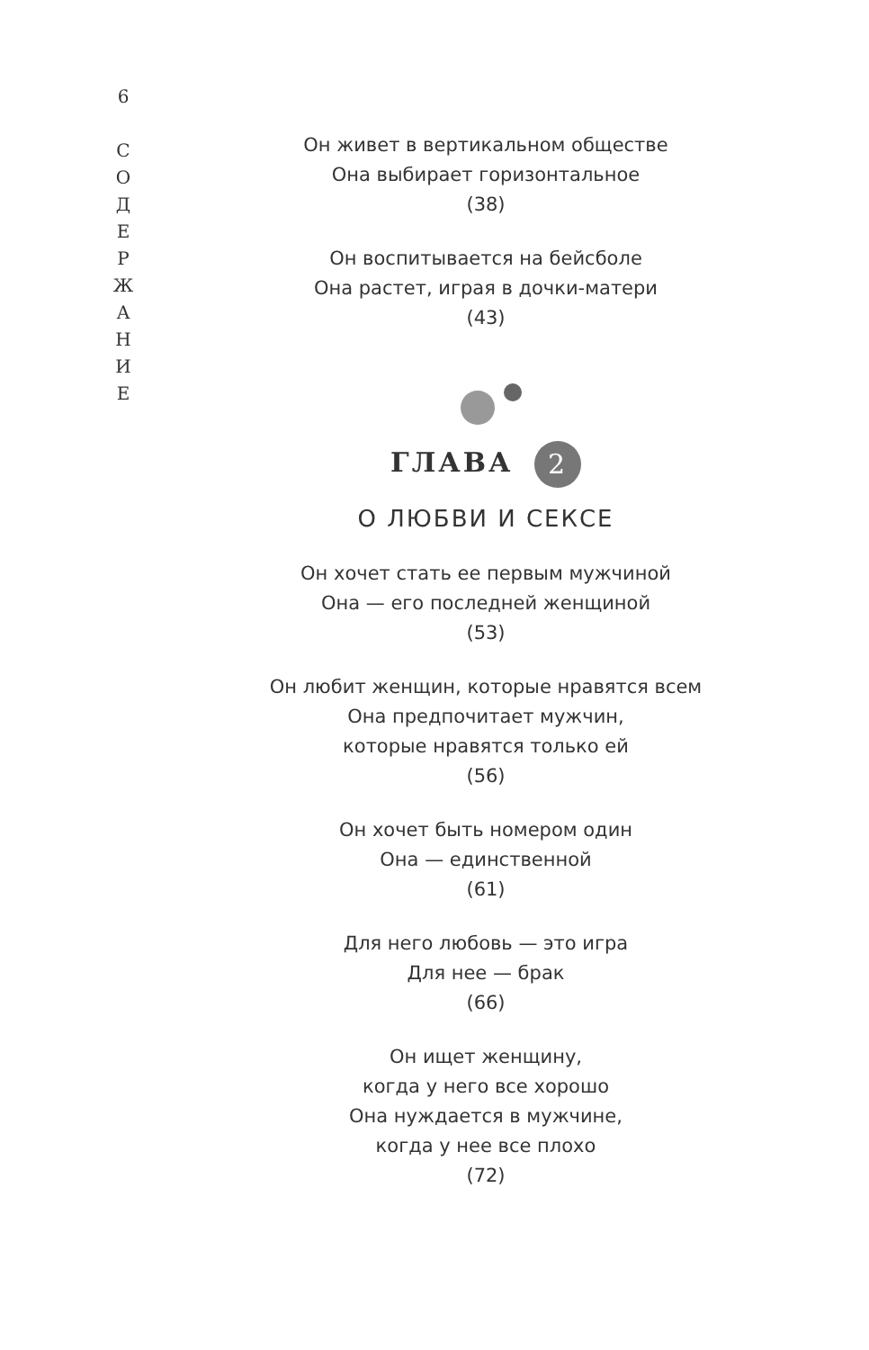6
С
О
Д
Е
Р
Ж
А
Н
И
Е
Он живет в вертикальном обществе
Она выбирает горизонтальное
(38)
Он воспитывается на бейсболе
Она растет, играя в дочки-матери
(43)
ГЛАВА 2
О ЛЮБВИ И СЕКСЕ
Он хочет стать ее первым мужчиной
Она — его последней женщиной
(53)
Он любит женщин, которые нравятся всем
Она предпочитает мужчин,
которые нравятся только ей
(56)
Он хочет быть номером один
Она — единственной
(61)
Для него любовь — это игра
Для нее — брак
(66)
Он ищет женщину,
когда у него все хорошо
Она нуждается в мужчине,
когда у нее все плохо
(72)